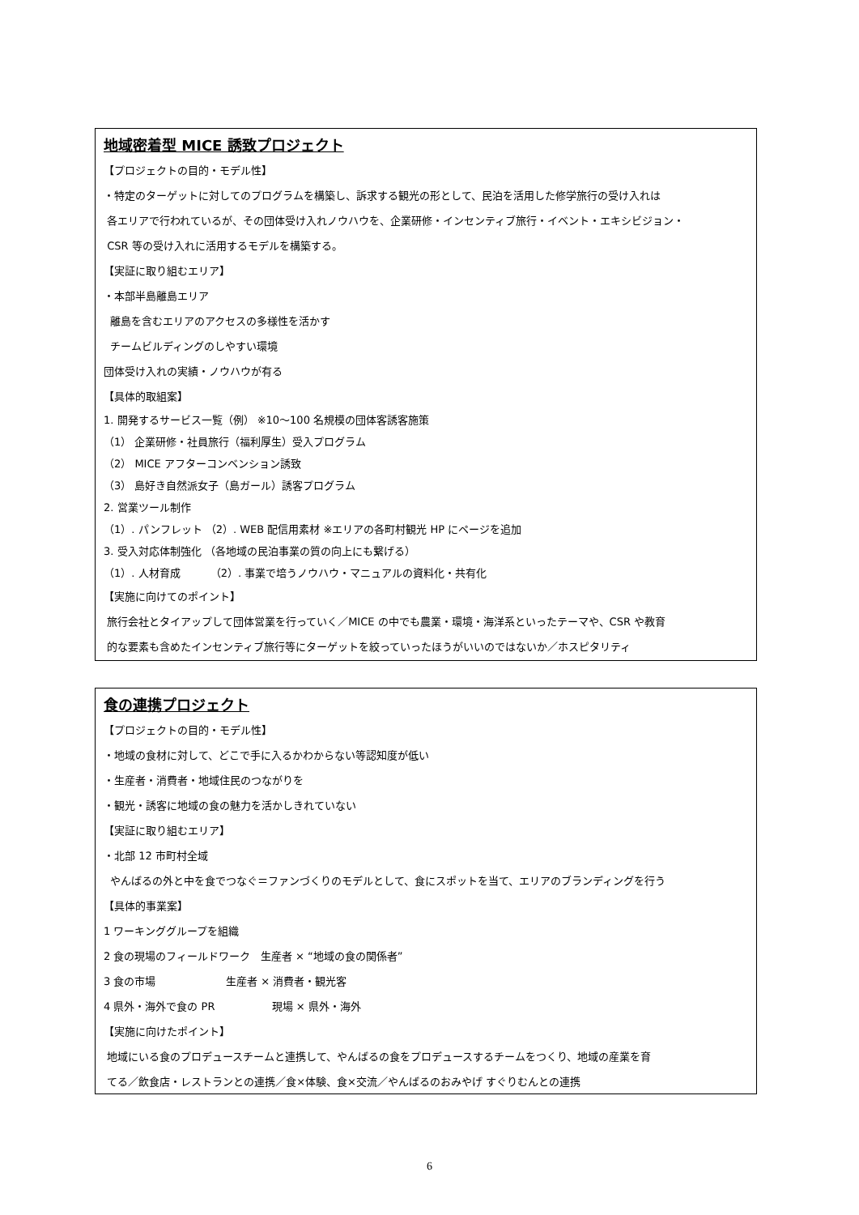地域密着型 MICE 誘致プロジェクト
【プロジェクトの目的・モデル性】
・特定のターゲットに対してのプログラムを構築し、訴求する観光の形として、民泊を活用した修学旅行の受け入れは
各エリアで行われているが、その団体受け入れノウハウを、企業研修・インセンティブ旅行・イベント・エキシビジョン・
CSR 等の受け入れに活用するモデルを構築する。
【実証に取り組むエリア】
・本部半島離島エリア
離島を含むエリアのアクセスの多様性を活かす
チームビルディングのしやすい環境
団体受け入れの実績・ノウハウが有る
【具体的取組案】
1. 開発するサービス一覧（例） ※10～100 名規模の団体客誘客施策
（1） 企業研修・社員旅行（福利厚生）受入プログラム
（2） MICE アフターコンベンション誘致
（3） 島好き自然派女子（島ガール）誘客プログラム
2. 営業ツール制作
（1）. パンフレット （2）. WEB 配信用素材 ※エリアの各町村観光 HP にページを追加
3. 受入対応体制強化 （各地域の民泊事業の質の向上にも繋げる）
（1）. 人材育成 （2）. 事業で培うノウハウ・マニュアルの資料化・共有化
【実施に向けてのポイント】
旅行会社とタイアップして団体営業を行っていく／MICE の中でも農業・環境・海洋系といったテーマや、CSR や教育
的な要素も含めたインセンティブ旅行等にターゲットを絞っていったほうがいいのではないか／ホスピタリティ
食の連携プロジェクト
【プロジェクトの目的・モデル性】
・地域の食材に対して、どこで手に入るかわからない等認知度が低い
・生産者・消費者・地域住民のつながりを
・観光・誘客に地域の食の魅力を活かしきれていない
【実証に取り組むエリア】
・北部 12 市町村全域
やんばるの外と中を食でつなぐ＝ファンづくりのモデルとして、食にスポットを当て、エリアのブランディングを行う
【具体的事業案】
1 ワーキンググループを組織
2 食の現場のフィールドワーク 生産者 × “地域の食の関係者”
3 食の市場 生産者 × 消費者・観光客
4 県外・海外で食の PR 現場 × 県外・海外
【実施に向けたポイント】
地域にいる食のプロデュースチームと連携して、やんばるの食をプロデュースするチームをつくり、地域の産業を育
てる／飲食店・レストランとの連携／食×体験、食×交流／やんばるのおみやげ すぐりむんとの連携
6